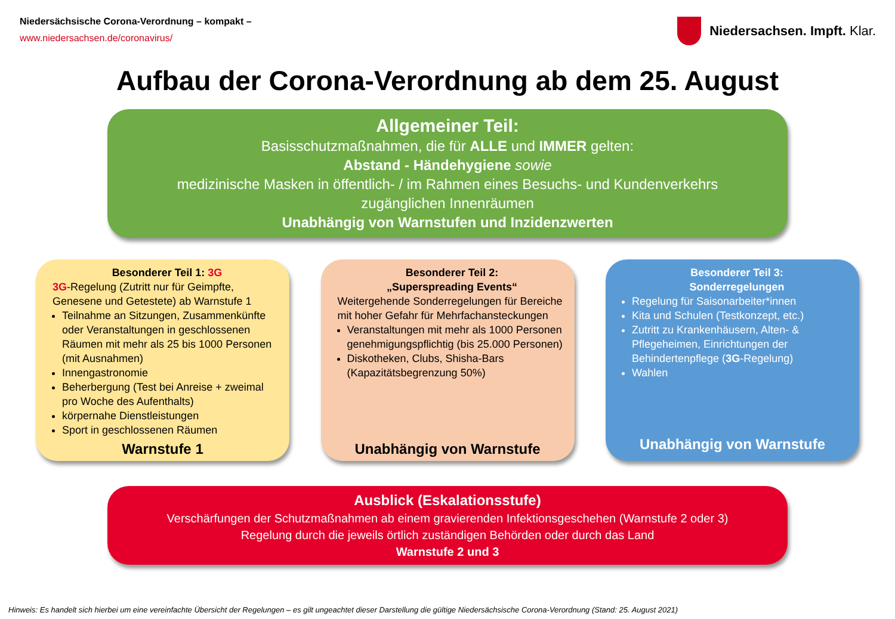Niedersächsische Corona-Verordnung – kompakt –
www.niedersachsen.de/coronavirus/
Niedersachsen. Impft. Klar.
Aufbau der Corona-Verordnung ab dem 25. August
Allgemeiner Teil:
Basisschutzmaßnahmen, die für ALLE und IMMER gelten:
Abstand - Händehygiene sowie
medizinische Masken in öffentlich- / im Rahmen eines Besuchs- und Kundenverkehrs
zugänglichen Innenräumen
Unabhängig von Warnstufen und Inzidenzwerten
Besonderer Teil 1: 3G
3G-Regelung (Zutritt nur für Geimpfte, Genesene und Getestete) ab Warnstufe 1
Teilnahme an Sitzungen, Zusammenkünfte oder Veranstaltungen in geschlossenen Räumen mit mehr als 25 bis 1000 Personen (mit Ausnahmen)
Innengastronomie
Beherbergung (Test bei Anreise + zweimal pro Woche des Aufenthalts)
körpernahe Dienstleistungen
Sport in geschlossenen Räumen
Warnstufe 1
Besonderer Teil 2:
„Superspreading Events“
Weitergehende Sonderregelungen für Bereiche mit hoher Gefahr für Mehrfachansteckungen
Veranstaltungen mit mehr als 1000 Personen genehmigungspflichtig (bis 25.000 Personen)
Diskotheken, Clubs, Shisha-Bars (Kapazitätsbegrenzung 50%)
Unabhängig von Warnstufe
Besonderer Teil 3:
Sonderregelungen
Regelung für Saisonarbeiter*innen
Kita und Schulen (Testkonzept, etc.)
Zutritt zu Krankenhäusern, Alten- & Pflegeheimen, Einrichtungen der Behindertenpflege (3G-Regelung)
Wahlen
Unabhängig von Warnstufe
Ausblick (Eskalationsstufe)
Verschärfungen der Schutzmaßnahmen ab einem gravierenden Infektionsgeschehen (Warnstufe 2 oder 3)
Regelung durch die jeweils örtlich zuständigen Behörden oder durch das Land
Warnstufe 2 und 3
Hinweis: Es handelt sich hierbei um eine vereinfachte Übersicht der Regelungen – es gilt ungeachtet dieser Darstellung die gültige Niedersächsische Corona-Verordnung (Stand: 25. August 2021)